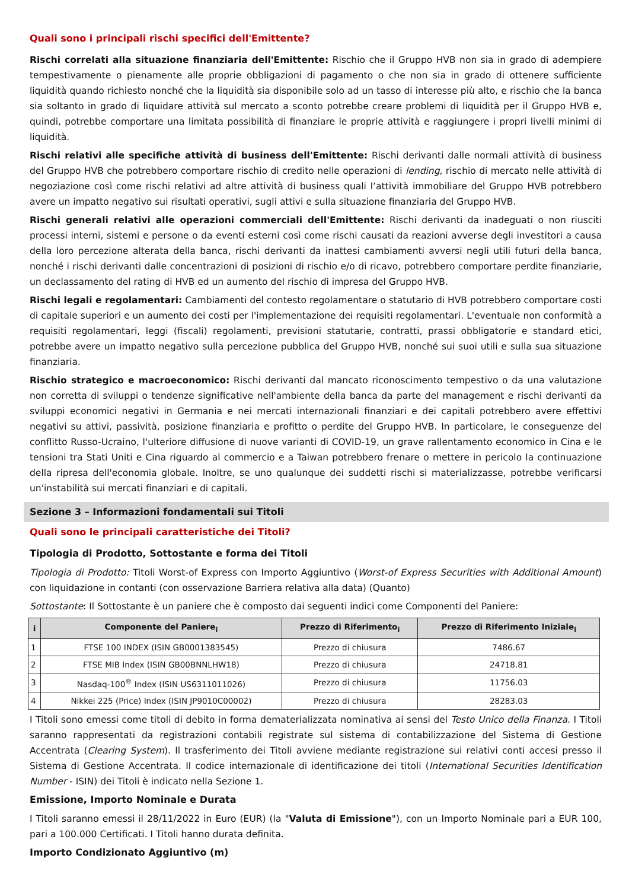Quali sono i principali rischi specifici dell'Emittente?
Rischi correlati alla situazione finanziaria dell'Emittente: Rischio che il Gruppo HVB non sia in grado di adempiere tempestivamente o pienamente alle proprie obbligazioni di pagamento o che non sia in grado di ottenere sufficiente liquidità quando richiesto nonché che la liquidità sia disponibile solo ad un tasso di interesse più alto, e rischio che la banca sia soltanto in grado di liquidare attività sul mercato a sconto potrebbe creare problemi di liquidità per il Gruppo HVB e, quindi, potrebbe comportare una limitata possibilità di finanziare le proprie attività e raggiungere i propri livelli minimi di liquidità.
Rischi relativi alle specifiche attività di business dell'Emittente: Rischi derivanti dalle normali attività di business del Gruppo HVB che potrebbero comportare rischio di credito nelle operazioni di lending, rischio di mercato nelle attività di negoziazione così come rischi relativi ad altre attività di business quali l’attività immobiliare del Gruppo HVB potrebbero avere un impatto negativo sui risultati operativi, sugli attivi e sulla situazione finanziaria del Gruppo HVB.
Rischi generali relativi alle operazioni commerciali dell'Emittente: Rischi derivanti da inadeguati o non riusciti processi interni, sistemi e persone o da eventi esterni così come rischi causati da reazioni avverse degli investitori a causa della loro percezione alterata della banca, rischi derivanti da inattesi cambiamenti avversi negli utili futuri della banca, nonché i rischi derivanti dalle concentrazioni di posizioni di rischio e/o di ricavo, potrebbero comportare perdite finanziarie, un declassamento del rating di HVB ed un aumento del rischio di impresa del Gruppo HVB.
Rischi legali e regolamentari: Cambiamenti del contesto regolamentare o statutario di HVB potrebbero comportare costi di capitale superiori e un aumento dei costi per l'implementazione dei requisiti regolamentari. L'eventuale non conformità a requisiti regolamentari, leggi (fiscali) regolamenti, previsioni statutarie, contratti, prassi obbligatorie e standard etici, potrebbe avere un impatto negativo sulla percezione pubblica del Gruppo HVB, nonché sui suoi utili e sulla sua situazione finanziaria.
Rischio strategico e macroeconomico: Rischi derivanti dal mancato riconoscimento tempestivo o da una valutazione non corretta di sviluppi o tendenze significative nell'ambiente della banca da parte del management e rischi derivanti da sviluppi economici negativi in Germania e nei mercati internazionali finanziari e dei capitali potrebbero avere effettivi negativi su attivi, passività, posizione finanziaria e profitto o perdite del Gruppo HVB. In particolare, le conseguenze del conflitto Russo-Ucraino, l'ulteriore diffusione di nuove varianti di COVID-19, un grave rallentamento economico in Cina e le tensioni tra Stati Uniti e Cina riguardo al commercio e a Taiwan potrebbero frenare o mettere in pericolo la continuazione della ripresa dell'economia globale. Inoltre, se uno qualunque dei suddetti rischi si materializzasse, potrebbe verificarsi un'instabilità sui mercati finanziari e di capitali.
Sezione 3 – Informazioni fondamentali sui Titoli
Quali sono le principali caratteristiche dei Titoli?
Tipologia di Prodotto, Sottostante e forma dei Titoli
Tipologia di Prodotto: Titoli Worst-of Express con Importo Aggiuntivo (Worst-of Express Securities with Additional Amount) con liquidazione in contanti (con osservazione Barriera relativa alla data) (Quanto)
Sottostante: Il Sottostante è un paniere che è composto dai seguenti indici come Componenti del Paniere:
| i | Componente del Paniere<sub>i</sub> | Prezzo di Riferimento<sub>i</sub> | Prezzo di Riferimento Iniziale<sub>i</sub> |
| --- | --- | --- | --- |
| 1 | FTSE 100 INDEX (ISIN GB0001383545) | Prezzo di chiusura | 7486.67 |
| 2 | FTSE MIB Index (ISIN GB00BNNLHW18) | Prezzo di chiusura | 24718.81 |
| 3 | Nasdaq-100<sup>®</sup> Index (ISIN US6311011026) | Prezzo di chiusura | 11756.03 |
| 4 | Nikkei 225 (Price) Index (ISIN JP9010C00002) | Prezzo di chiusura | 28283.03 |
I Titoli sono emessi come titoli di debito in forma dematerializzata nominativa ai sensi del Testo Unico della Finanza. I Titoli saranno rappresentati da registrazioni contabili registrate sul sistema di contabilizzazione del Sistema di Gestione Accentrata (Clearing System). Il trasferimento dei Titoli avviene mediante registrazione sui relativi conti accesi presso il Sistema di Gestione Accentrata. Il codice internazionale di identificazione dei titoli (International Securities Identification Number - ISIN) dei Titoli è indicato nella Sezione 1.
Emissione, Importo Nominale e Durata
I Titoli saranno emessi il 28/11/2022 in Euro (EUR) (la "Valuta di Emissione"), con un Importo Nominale pari a EUR 100, pari a 100.000 Certificati. I Titoli hanno durata definita.
Importo Condizionato Aggiuntivo (m)